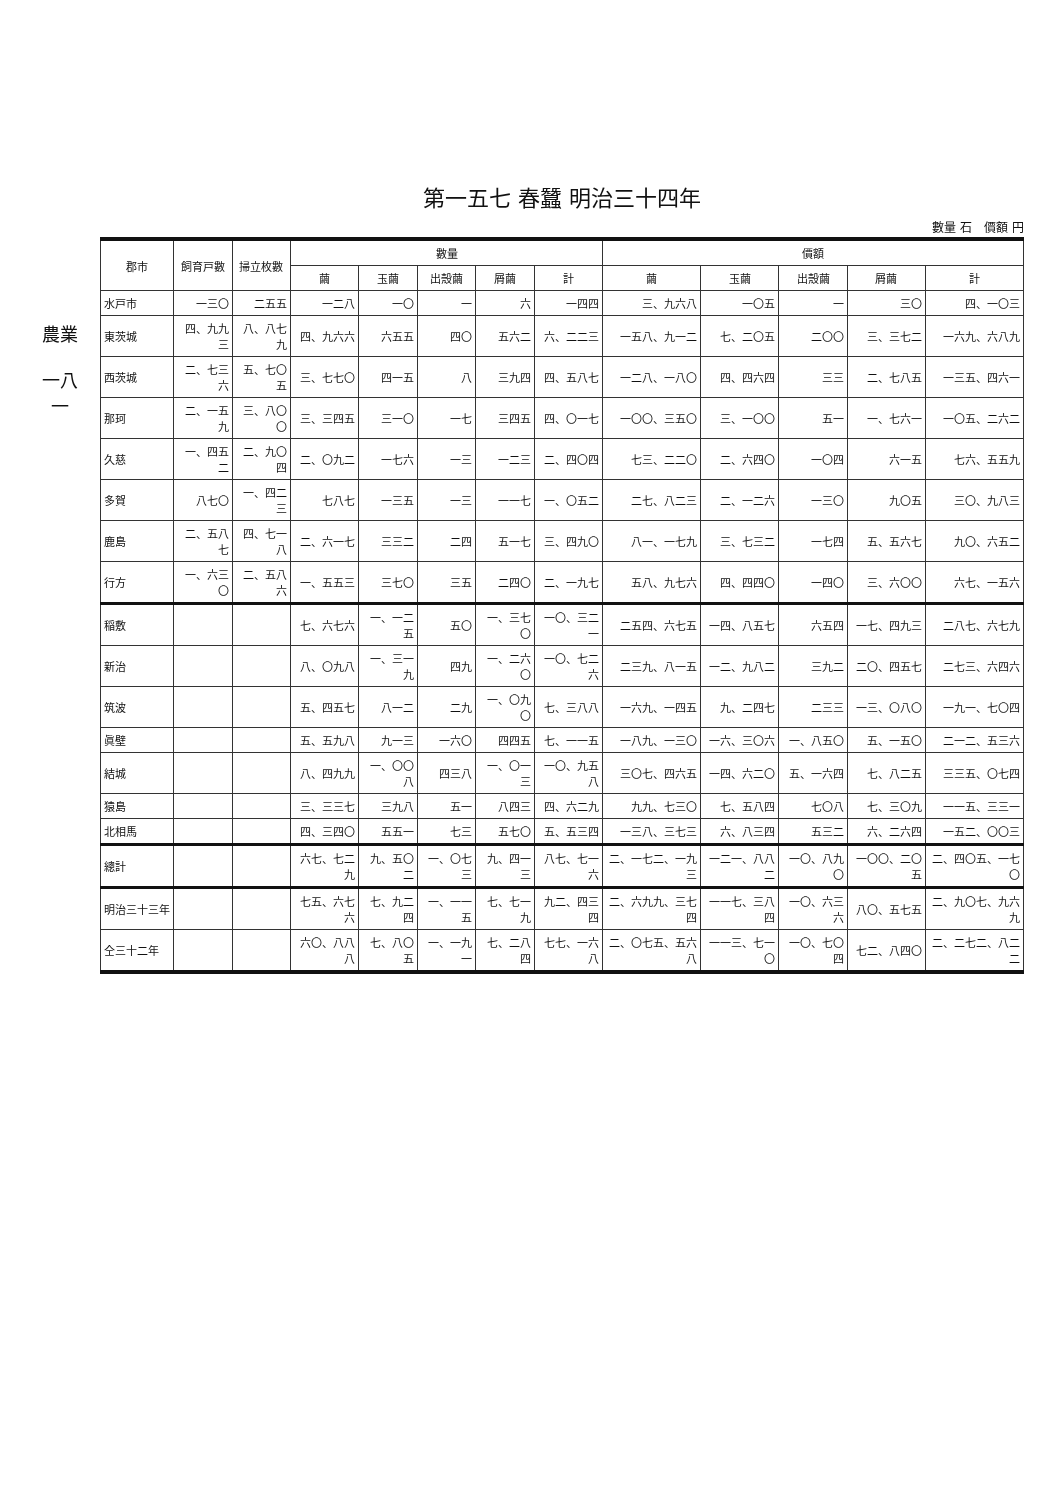農業
一八一
第一五七 春蠶 明治三十四年
數量 石　價額 円
| 郡市 | 飼育戸數 | 掃立枚數 | 數量 | | | | | 價額 | | | | |
| --- | --- | --- | --- | --- | --- | --- | --- | --- | --- | --- | --- | --- |
| | | | 繭 | 玉繭 | 出殼繭 | 屑繭 | 計 | 繭 | 玉繭 | 出殼繭 | 屑繭 | 計 |
| 水戸市 | 一三〇 | 二五五 | 一二八 | 一〇 | 一 | 六 | 一四四 | 三、九六八 | 一〇五 | 一 | 三〇 | 四、一〇三 |
| 東茨城 | 四、九九三 | 八、八七九 | 四、九六六 | 六五五 | 四〇 | 五六二 | 六、二二三 | 一五八、九一二 | 七、二〇五 | 二〇〇 | 三、三七二 | 一六九、六八九 |
| 西茨城 | 二、七三六 | 五、七〇五 | 三、七七〇 | 四一五 | 八 | 三九四 | 四、五八七 | 一二八、一八〇 | 四、四六四 | 三三 | 二、七八五 | 一三五、四六一 |
| 那珂 | 二、一五九 | 三、八〇〇 | 三、三四五 | 三一〇 | 一七 | 三四五 | 四、〇一七 | 一〇〇、三五〇 | 三、一〇〇 | 五一 | 一、七六一 | 一〇五、二六二 |
| 久慈 | 一、四五二 | 二、九〇四 | 二、〇九二 | 一七六 | 一三 | 一二三 | 二、四〇四 | 七三、二二〇 | 二、六四〇 | 一〇四 | 六一五 | 七六、五五九 |
| 多賀 | 八七〇 | 一、四二三 | 七八七 | 一三五 | 一三 | 一一七 | 一、〇五二 | 二七、八二三 | 二、一二六 | 一三〇 | 九〇五 | 三〇、九八三 |
| 鹿島 | 二、五八七 | 四、七一八 | 二、六一七 | 三三二 | 二四 | 五一七 | 三、四九〇 | 八一、一七九 | 三、七三二 | 一七四 | 五、五六七 | 九〇、六五二 |
| 行方 | 一、六三〇 | 二、五八六 | 一、五五三 | 三七〇 | 三五 | 二四〇 | 二、一九七 | 五八、九七六 | 四、四四〇 | 一四〇 | 三、六〇〇 | 六七、一五六 |
| 稲敷 | | | 七、六七六 | 一、一二五 | 五〇 | 一、三七〇 | 一〇、三二一 | 二五四、六七五 | 一四、八五七 | 六五四 | 一七、四九三 | 二八七、六七九 |
| 新治 | | | 八、〇九八 | 一、三一九 | 四九 | 一、二六〇 | 一〇、七二六 | 二三九、八一五 | 一二、九八二 | 三九二 | 二〇、四五七 | 二七三、六四六 |
| 筑波 | | | 五、四五七 | 八一二 | 二九 | 一、〇九〇 | 七、三八八 | 一六九、一四五 | 九、二四七 | 二三三 | 一三、〇八〇 | 一九一、七〇四 |
| 眞壁 | | | 五、五九八 | 九一三 | 一六〇 | 四四五 | 七、一一五 | 一八九、一三〇 | 一六、三〇六 | 一、八五〇 | 五、一五〇 | 二一二、五三六 |
| 結城 | | | 八、四九九 | 一、〇〇八 | 四三八 | 一、〇一三 | 一〇、九五八 | 三〇七、四六五 | 一四、六二〇 | 五、一六四 | 七、八二五 | 三三五、〇七四 |
| 猿島 | | | 三、三三七 | 三九八 | 五一 | 八四三 | 四、六二九 | 九九、七三〇 | 七、五八四 | 七〇八 | 七、三〇九 | 一一五、三三一 |
| 北相馬 | | | 四、三四〇 | 五五一 | 七三 | 五七〇 | 五、五三四 | 一三八、三七三 | 六、八三四 | 五三二 | 六、二六四 | 一五二、〇〇三 |
| 總計 | | | 六七、七二九 | 九、五〇二 | 一、〇七三 | 九、四一三 | 八七、七一六 | 二、一七二、一九三 | 一二一、八八二 | 一〇、八九〇 | 一〇〇、二〇五 | 二、四〇五、一七〇 |
| 明治三十三年 | | | 七五、六七六 | 七、九二四 | 一、一一五 | 七、七一九 | 九二、四三四 | 二、六九九、三七四 | 一一七、三八四 | 一〇、六三六 | 八〇、五七五 | 二、九〇七、九六九 |
| 仝三十二年 | | | 六〇、八八八 | 七、八〇五 | 一、一九一 | 七、二八四 | 七七、一六八 | 二、〇七五、五六八 | 一一三、七一〇 | 一〇、七〇四 | 七二、八四〇 | 二、二七二、八二二 |